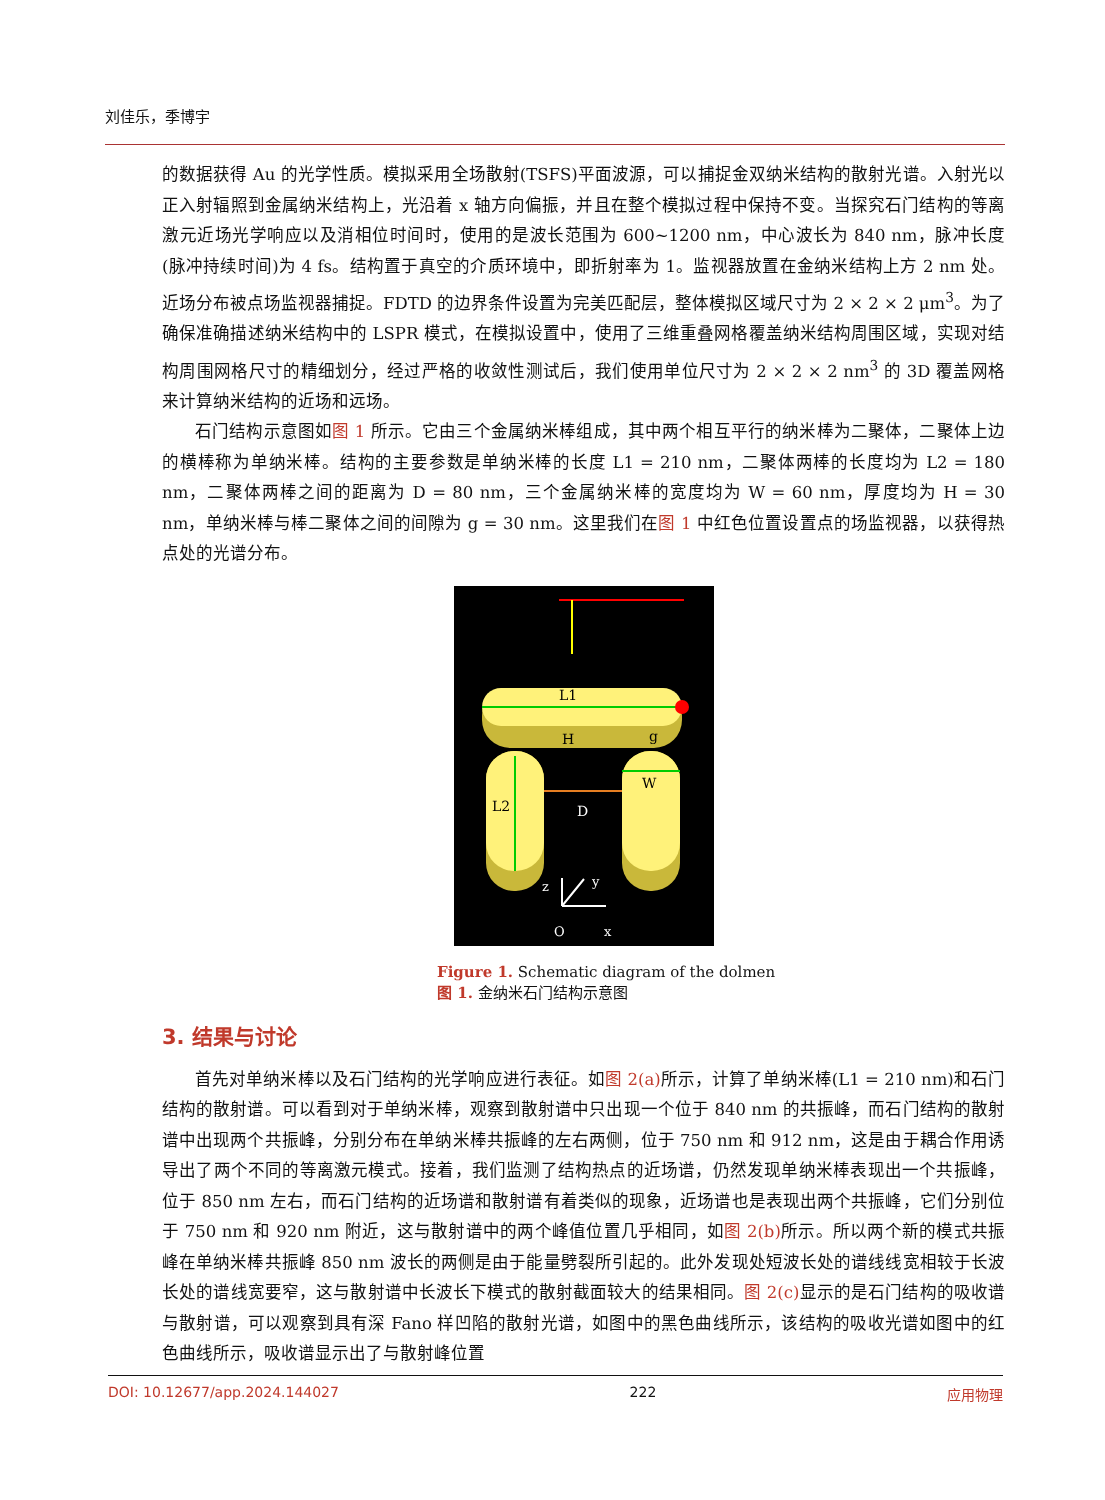刘佳乐，季博宇
的数据获得 Au 的光学性质。模拟采用全场散射(TSFS)平面波源，可以捕捉金双纳米结构的散射光谱。入射光以正入射辐照到金属纳米结构上，光沿着 x 轴方向偏振，并且在整个模拟过程中保持不变。当探究石门结构的等离激元近场光学响应以及消相位时间时，使用的是波长范围为 600~1200 nm，中心波长为 840 nm，脉冲长度(脉冲持续时间)为 4 fs。结构置于真空的介质环境中，即折射率为 1。监视器放置在金纳米结构上方 2 nm 处。近场分布被点场监视器捕捉。FDTD 的边界条件设置为完美匹配层，整体模拟区域尺寸为 2 × 2 × 2 μm<sup>3</sup>。为了确保准确描述纳米结构中的 LSPR 模式，在模拟设置中，使用了三维重叠网格覆盖纳米结构周围区域，实现对结构周围网格尺寸的精细划分，经过严格的收敛性测试后，我们使用单位尺寸为 2 × 2 × 2 nm<sup>3</sup> 的 3D 覆盖网格来计算纳米结构的近场和远场。
石门结构示意图如图 1 所示。它由三个金属纳米棒组成，其中两个相互平行的纳米棒为二聚体，二聚体上边的横棒称为单纳米棒。结构的主要参数是单纳米棒的长度 L1 = 210 nm，二聚体两棒的长度均为 L2 = 180 nm，二聚体两棒之间的距离为 D = 80 nm，三个金属纳米棒的宽度均为 W = 60 nm，厚度均为 H = 30 nm，单纳米棒与棒二聚体之间的间隙为 g = 30 nm。这里我们在图 1 中红色位置设置点的场监视器，以获得热点处的光谱分布。
L1
H
g
L2
D
W
z
y
O
x
Figure 1. Schematic diagram of the dolmen
图 1. 金纳米石门结构示意图
3. 结果与讨论
首先对单纳米棒以及石门结构的光学响应进行表征。如图 2(a) 所示，计算了单纳米棒(L1 = 210 nm)和石门结构的散射谱。可以看到对于单纳米棒，观察到散射谱中只出现一个位于 840 nm 的共振峰，而石门结构的散射谱中出现两个共振峰，分别分布在单纳米棒共振峰的左右两侧，位于 750 nm 和 912 nm，这是由于耦合作用诱导出了两个不同的等离激元模式。接着，我们监测了结构热点的近场谱，仍然发现单纳米棒表现出一个共振峰，位于 850 nm 左右，而石门结构的近场谱和散射谱有着类似的现象，近场谱也是表现出两个共振峰，它们分别位于 750 nm 和 920 nm 附近，这与散射谱中的两个峰值位置几乎相同，如图 2(b) 所示。所以两个新的模式共振峰在单纳米棒共振峰 850 nm 波长的两侧是由于能量劈裂所引起的。此外发现处短波长处的谱线线宽相较于长波长处的谱线宽要窄，这与散射谱中长波长下模式的散射截面较大的结果相同。图 2(c) 显示的是石门结构的吸收谱与散射谱，可以观察到具有深 Fano 样凹陷的散射光谱，如图中的黑色曲线所示，该结构的吸收光谱如图中的红色曲线所示，吸收谱显示出了与散射峰位置
DOI: 10.12677/app.2024.144027 222 应用物理